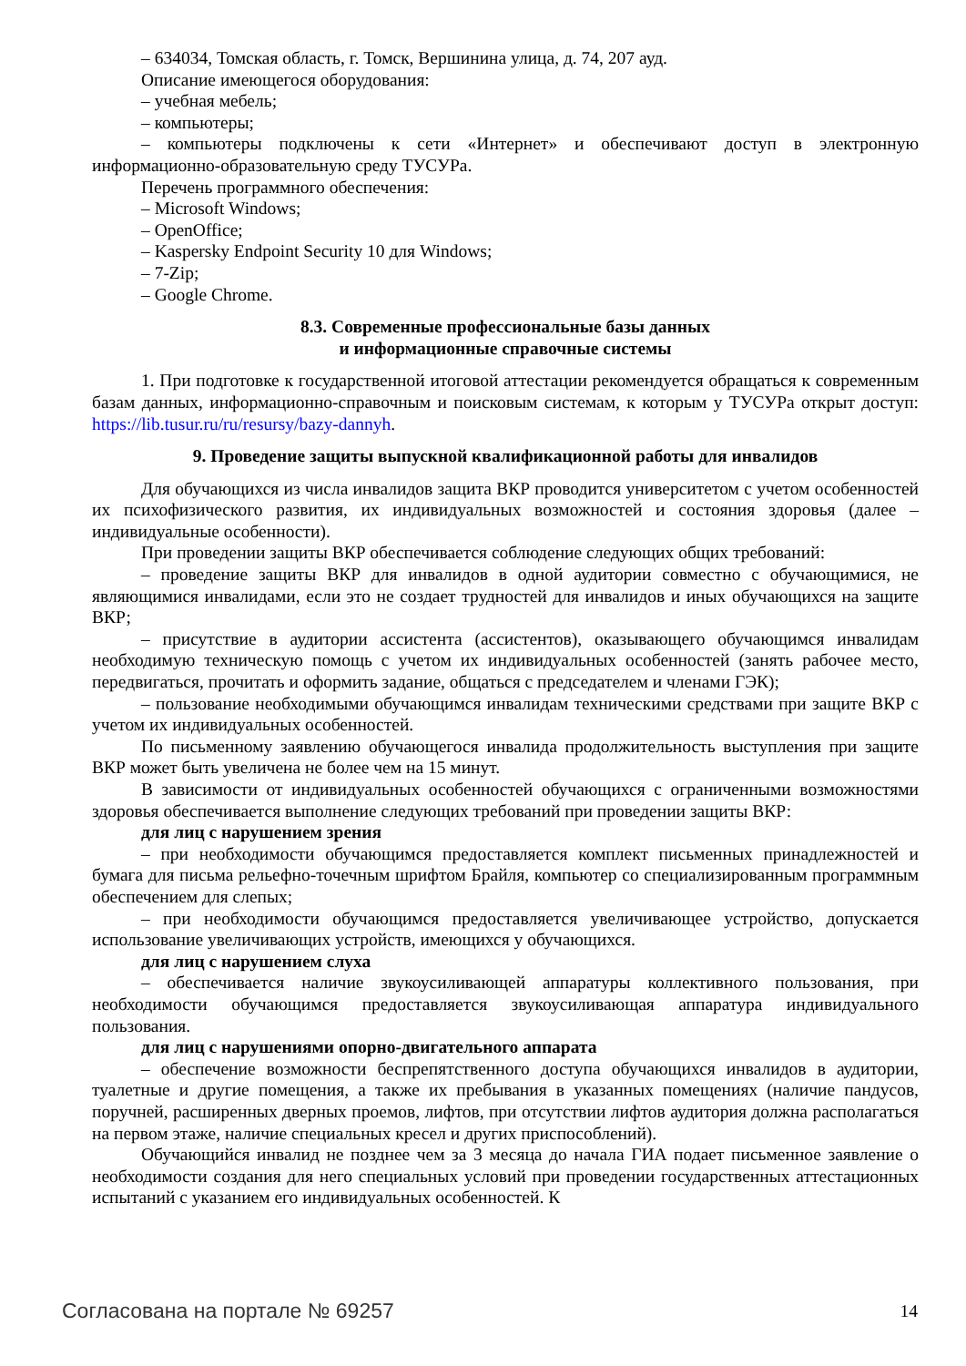– 634034, Томская область, г. Томск, Вершинина улица, д. 74, 207 ауд.
Описание имеющегося оборудования:
– учебная мебель;
– компьютеры;
– компьютеры подключены к сети «Интернет» и обеспечивают доступ в электронную информационно-образовательную среду ТУСУРа.
Перечень программного обеспечения:
– Microsoft Windows;
– OpenOffice;
– Kaspersky Endpoint Security 10 для Windows;
– 7-Zip;
– Google Chrome.
8.3. Современные профессиональные базы данных
и информационные справочные системы
1. При подготовке к государственной итоговой аттестации рекомендуется обращаться к современным базам данных, информационно-справочным и поисковым системам, к которым у ТУСУРа открыт доступ: https://lib.tusur.ru/ru/resursy/bazy-dannyh.
9. Проведение защиты выпускной квалификационной работы для инвалидов
Для обучающихся из числа инвалидов защита ВКР проводится университетом с учетом особенностей их психофизического развития, их индивидуальных возможностей и состояния здоровья (далее – индивидуальные особенности).
При проведении защиты ВКР обеспечивается соблюдение следующих общих требований:
– проведение защиты ВКР для инвалидов в одной аудитории совместно с обучающимися, не являющимися инвалидами, если это не создает трудностей для инвалидов и иных обучающихся на защите ВКР;
– присутствие в аудитории ассистента (ассистентов), оказывающего обучающимся инвалидам необходимую техническую помощь с учетом их индивидуальных особенностей (занять рабочее место, передвигаться, прочитать и оформить задание, общаться с председателем и членами ГЭК);
– пользование необходимыми обучающимся инвалидам техническими средствами при защите ВКР с учетом их индивидуальных особенностей.
По письменному заявлению обучающегося инвалида продолжительность выступления при защите ВКР может быть увеличена не более чем на 15 минут.
В зависимости от индивидуальных особенностей обучающихся с ограниченными возможностями здоровья обеспечивается выполнение следующих требований при проведении защиты ВКР:
для лиц с нарушением зрения
– при необходимости обучающимся предоставляется комплект письменных принадлежностей и бумага для письма рельефно-точечным шрифтом Брайля, компьютер со специализированным программным обеспечением для слепых;
– при необходимости обучающимся предоставляется увеличивающее устройство, допускается использование увеличивающих устройств, имеющихся у обучающихся.
для лиц с нарушением слуха
– обеспечивается наличие звукоусиливающей аппаратуры коллективного пользования, при необходимости обучающимся предоставляется звукоусиливающая аппаратура индивидуального пользования.
для лиц с нарушениями опорно-двигательного аппарата
– обеспечение возможности беспрепятственного доступа обучающихся инвалидов в аудитории, туалетные и другие помещения, а также их пребывания в указанных помещениях (наличие пандусов, поручней, расширенных дверных проемов, лифтов, при отсутствии лифтов аудитория должна располагаться на первом этаже, наличие специальных кресел и других приспособлений).
Обучающийся инвалид не позднее чем за 3 месяца до начала ГИА подает письменное заявление о необходимости создания для него специальных условий при проведении государственных аттестационных испытаний с указанием его индивидуальных особенностей. К
Согласована на портале № 69257 14